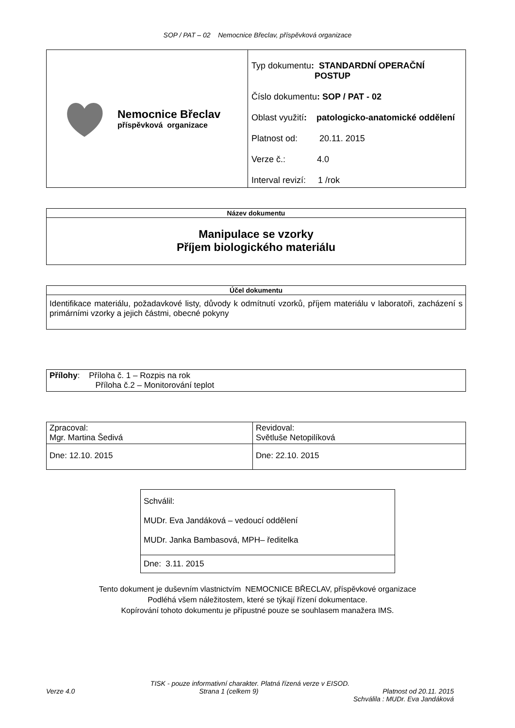SOP / PAT – 02 Nemocnice Břeclav, příspěvková organizace
| Nemocnice Břeclav příspěvková organizace | Typ dokumentu : STANDARDNÍ OPERAČNÍ POSTUP Číslo dokumentu : SOP / PAT - 02 Oblast využití : patologicko-anatomické oddělení Platnost od: 20.11. 2015 Verze č.: 4.0 Interval revizí: 1 /rok |
| Název dokumentu |
| Manipulace se vzorky Příjem biologického materiálu |
| Účel dokumentu |
| Identifikace materiálu, požadavkové listy, důvody k odmítnutí vzorků, příjem materiálu v laboratoři, zacházení s primárními vzorky a jejich částmi, obecné pokyny |
| Přílohy : Příloha č. 1 – Rozpis na rok Příloha č.2 – Monitorování teplot |
| Zpracoval: Mgr. Martina Šedivá | Revidoval: Světluše Netopilíková |
| Dne: 12.10. 2015 | Dne: 22.10. 2015 |
| Schválil: MUDr. Eva Jandáková – vedoucí oddělení MUDr. Janka Bambasová, MPH– ředitelka |
| Dne: 3.11. 2015 |
Tento dokument je duševním vlastnictvím NEMOCNICE BŘECLAV, příspěvkové organizace
Podléhá všem náležitostem, které se týkají řízení dokumentace.
Kopírování tohoto dokumentu je přípustné pouze se souhlasem manažera IMS.
TISK - pouze informativní charakter. Platná řízená verze v EISOD.
Verze 4.0 Strana 1 (celkem 9) Platnost od 20.11. 2015
Schválila : MUDr. Eva Jandáková